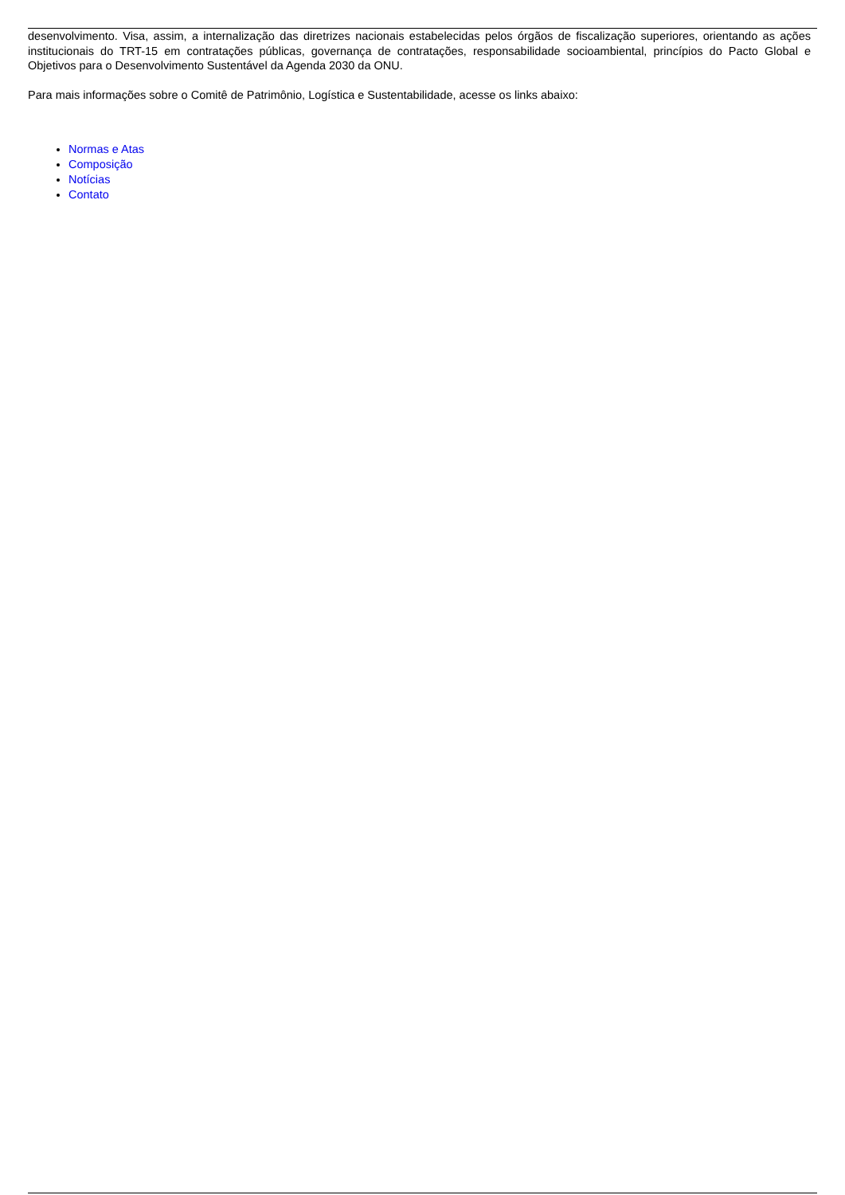desenvolvimento. Visa, assim, a internalização das diretrizes nacionais estabelecidas pelos órgãos de fiscalização superiores, orientando as ações institucionais do TRT-15 em contratações públicas, governança de contratações, responsabilidade socioambiental, princípios do Pacto Global e Objetivos para o Desenvolvimento Sustentável da Agenda 2030 da ONU.
Para mais informações sobre o Comitê de Patrimônio, Logística e Sustentabilidade, acesse os links abaixo:
Normas e Atas
Composição
Notícias
Contato